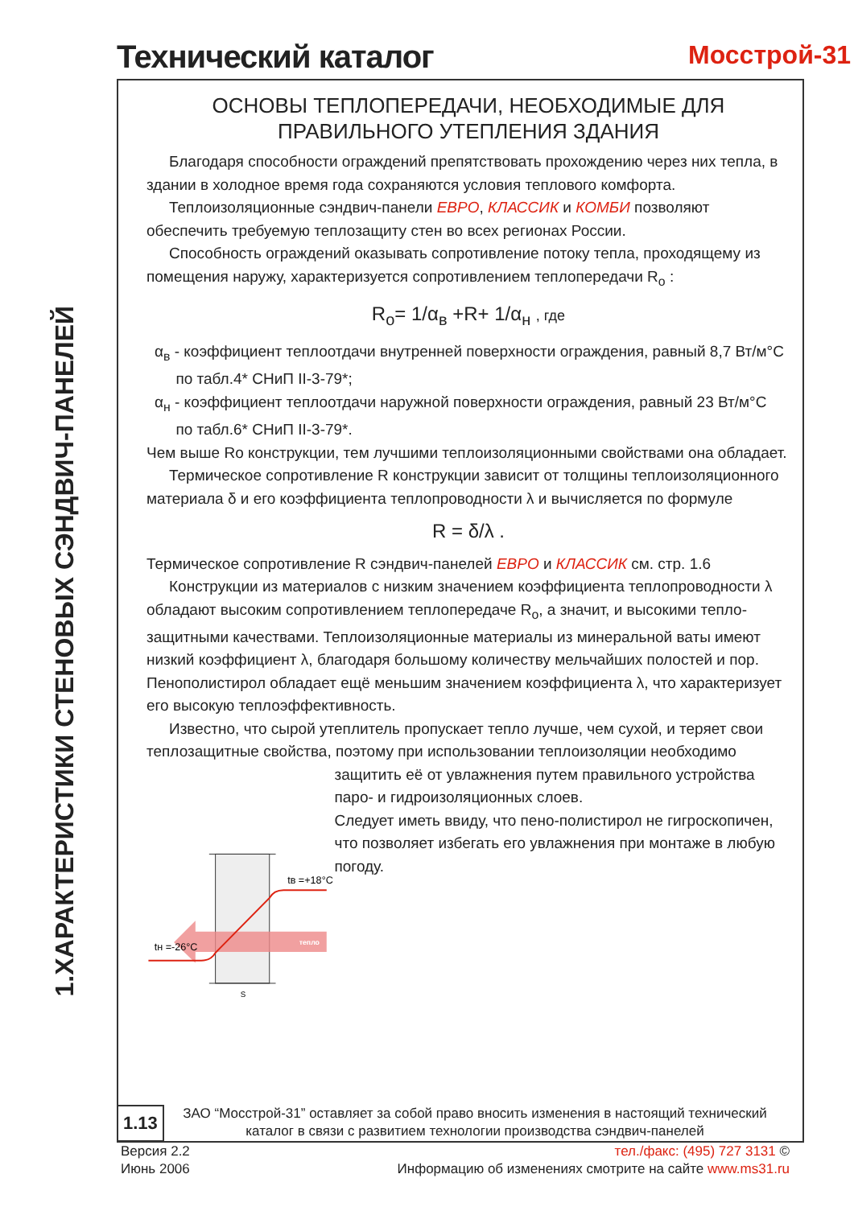1.ХАРАКТЕРИСТИКИ СТЕНОВЫХ СЭНДВИЧ-ПАНЕЛЕЙ
Технический каталог Мосстрой-31
ОСНОВЫ ТЕПЛОПЕРЕДАЧИ, НЕОБХОДИМЫЕ ДЛЯ
ПРАВИЛЬНОГО УТЕПЛЕНИЯ ЗДАНИЯ
Благодаря способности ограждений препятствовать прохождению через них тепла, в здании в холодное время года сохраняются условия теплового комфорта.
Теплоизоляционные сэндвич-панели ЕВРО, КЛАССИК и КОМБИ позволяют обеспечить требуемую теплозащиту стен во всех регионах России.
Способность ограждений оказывать сопротивление потоку тепла, проходящему из помещения наружу, характеризуется сопротивлением теплопередачи R<sub>o</sub> :
R<sub>o</sub>= 1/α<sub>в</sub> +R+ 1/α<sub>н</sub> , где
α<sub>в</sub> - коэффициент теплоотдачи внутренней поверхности ограждения, равный 8,7 Вт/м°С
по табл.4* СНиП II-3-79*;
α<sub>н</sub> - коэффициент теплоотдачи наружной поверхности ограждения, равный 23 Вт/м°С
по табл.6* СНиП II-3-79*.
Чем выше Ro конструкции, тем лучшими теплоизоляционными свойствами она обладает.
Термическое сопротивление R конструкции зависит от толщины теплоизоляционного материала δ и его коэффициента теплопроводности λ и вычисляется по формуле
R = δ/λ .
Термическое сопротивление R сэндвич-панелей ЕВРО и КЛАССИК см. стр. 1.6
Конструкции из материалов с низким значением коэффициента теплопроводности λ обладают высоким сопротивлением теплопередаче R<sub>o</sub>, а значит, и высокими тепло-защитными качествами. Теплоизоляционные материалы из минеральной ваты имеют низкий коэффициент λ, благодаря большому количеству мельчайших полостей и пор. Пенополистирол обладает ещё меньшим значением коэффициента λ, что характеризует его высокую теплоэффективность.
Известно, что сырой утеплитель пропускает тепло лучше, чем сухой, и теряет свои теплозащитные свойства, поэтому при использовании теплоизоляции необходимо
тепло
tн =-26°С
tв =+18°С
S
защитить её от увлажнения путем правильного устройства паро- и гидроизоляционных слоев.
Следует иметь ввиду, что пено-полистирол не гигроскопичен, что позволяет избегать его увлажнения при монтаже в любую погоду.
1.13
ЗАО “Мосстрой-31” оставляет за собой право вносить изменения в настоящий технический каталог в связи с развитием технологии производства сэндвич-панелей
Версия 2.2
Июнь 2006
тел./факс: (495) 727 3131 ©
Информацию об изменениях смотрите на сайте www.ms31.ru